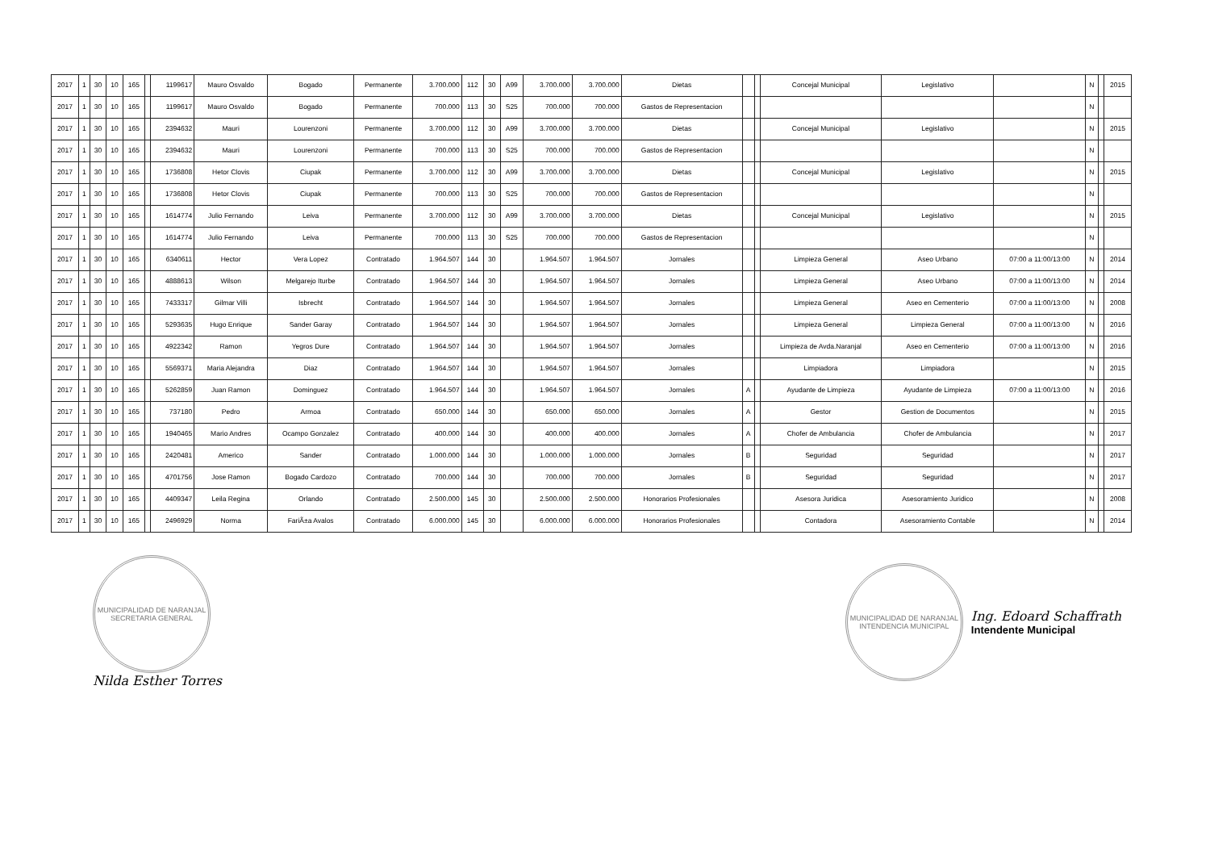| 2017 | 1 | 30 | 10 | 165 | | 1199617 | Mauro Osvaldo | Bogado | Permanente | 3.700.000 | 112 | 30 | A99 | 3.700.000 | 3.700.000 | Dietas | | | Concejal Municipal | Legislativo | | N | | 2015 |
| 2017 | 1 | 30 | 10 | 165 | | 1199617 | Mauro Osvaldo | Bogado | Permanente | 700.000 | 113 | 30 | S25 | 700.000 | 700.000 | Gastos de Representacion | | | | | | N | | |
| 2017 | 1 | 30 | 10 | 165 | | 2394632 | Mauri | Lourenzoni | Permanente | 3.700.000 | 112 | 30 | A99 | 3.700.000 | 3.700.000 | Dietas | | | Concejal Municipal | Legislativo | | N | | 2015 |
| 2017 | 1 | 30 | 10 | 165 | | 2394632 | Mauri | Lourenzoni | Permanente | 700.000 | 113 | 30 | S25 | 700.000 | 700.000 | Gastos de Representacion | | | | | | N | | |
| 2017 | 1 | 30 | 10 | 165 | | 1736808 | Hetor Clovis | Ciupak | Permanente | 3.700.000 | 112 | 30 | A99 | 3.700.000 | 3.700.000 | Dietas | | | Concejal Municipal | Legislativo | | N | | 2015 |
| 2017 | 1 | 30 | 10 | 165 | | 1736808 | Hetor Clovis | Ciupak | Permanente | 700.000 | 113 | 30 | S25 | 700.000 | 700.000 | Gastos de Representacion | | | | | | N | | |
| 2017 | 1 | 30 | 10 | 165 | | 1614774 | Julio Fernando | Leiva | Permanente | 3.700.000 | 112 | 30 | A99 | 3.700.000 | 3.700.000 | Dietas | | | Concejal Municipal | Legislativo | | N | | 2015 |
| 2017 | 1 | 30 | 10 | 165 | | 1614774 | Julio Fernando | Leiva | Permanente | 700.000 | 113 | 30 | S25 | 700.000 | 700.000 | Gastos de Representacion | | | | | | N | | |
| 2017 | 1 | 30 | 10 | 165 | | 6340611 | Hector | Vera Lopez | Contratado | 1.964.507 | 144 | 30 | | 1.964.507 | 1.964.507 | Jornales | | | Limpieza General | Aseo Urbano | 07:00 a 11:00/13:00 | N | | 2014 |
| 2017 | 1 | 30 | 10 | 165 | | 4888613 | Wilson | Melgarejo Iturbe | Contratado | 1.964.507 | 144 | 30 | | 1.964.507 | 1.964.507 | Jornales | | | Limpieza General | Aseo Urbano | 07:00 a 11:00/13:00 | N | | 2014 |
| 2017 | 1 | 30 | 10 | 165 | | 7433317 | Gilmar Villi | Isbrecht | Contratado | 1.964.507 | 144 | 30 | | 1.964.507 | 1.964.507 | Jornales | | | Limpieza General | Aseo en Cementerio | 07:00 a 11:00/13:00 | N | | 2008 |
| 2017 | 1 | 30 | 10 | 165 | | 5293635 | Hugo Enrique | Sander Garay | Contratado | 1.964.507 | 144 | 30 | | 1.964.507 | 1.964.507 | Jornales | | | Limpieza General | Limpieza General | 07:00 a 11:00/13:00 | N | | 2016 |
| 2017 | 1 | 30 | 10 | 165 | | 4922342 | Ramon | Yegros Dure | Contratado | 1.964.507 | 144 | 30 | | 1.964.507 | 1.964.507 | Jornales | | | Limpieza de Avda.Naranjal | Aseo en Cementerio | 07:00 a 11:00/13:00 | N | | 2016 |
| 2017 | 1 | 30 | 10 | 165 | | 5569371 | Maria Alejandra | Diaz | Contratado | 1.964.507 | 144 | 30 | | 1.964.507 | 1.964.507 | Jornales | | | Limpiadora | Limpiadora | | N | | 2015 |
| 2017 | 1 | 30 | 10 | 165 | | 5262859 | Juan Ramon | Dominguez | Contratado | 1.964.507 | 144 | 30 | | 1.964.507 | 1.964.507 | Jornales | A | | Ayudante de Limpieza | Ayudante de Limpieza | 07:00 a 11:00/13:00 | N | | 2016 |
| 2017 | 1 | 30 | 10 | 165 | | 737180 | Pedro | Armoa | Contratado | 650.000 | 144 | 30 | | 650.000 | 650.000 | Jornales | A | | Gestor | Gestion de Documentos | | N | | 2015 |
| 2017 | 1 | 30 | 10 | 165 | | 1940465 | Mario Andres | Ocampo Gonzalez | Contratado | 400.000 | 144 | 30 | | 400.000 | 400.000 | Jornales | A | | Chofer de Ambulancia | Chofer de Ambulancia | | N | | 2017 |
| 2017 | 1 | 30 | 10 | 165 | | 2420481 | Americo | Sander | Contratado | 1.000.000 | 144 | 30 | | 1.000.000 | 1.000.000 | Jornales | B | | Seguridad | Seguridad | | N | | 2017 |
| 2017 | 1 | 30 | 10 | 165 | | 4701756 | Jose Ramon | Bogado Cardozo | Contratado | 700.000 | 144 | 30 | | 700.000 | 700.000 | Jornales | B | | Seguridad | Seguridad | | N | | 2017 |
| 2017 | 1 | 30 | 10 | 165 | | 4409347 | Leila Regina | Orlando | Contratado | 2.500.000 | 145 | 30 | | 2.500.000 | 2.500.000 | Honorarios Profesionales | | | Asesora Juridica | Asesoramiento Juridico | | N | | 2008 |
| 2017 | 1 | 30 | 10 | 165 | | 2496929 | Norma | FariÃ±a Avalos | Contratado | 6.000.000 | 145 | 30 | | 6.000.000 | 6.000.000 | Honorarios Profesionales | | | Contadora | Asesoramiento Contable | | N | | 2014 |
MUNICIPALIDAD DE NARANJAL
SECRETARIA GENERAL
Nilda Esther Torres
MUNICIPALIDAD DE NARANJAL
INTENDENCIA MUNICIPAL
Ing. Edoard Schaffrath
Intendente Municipal